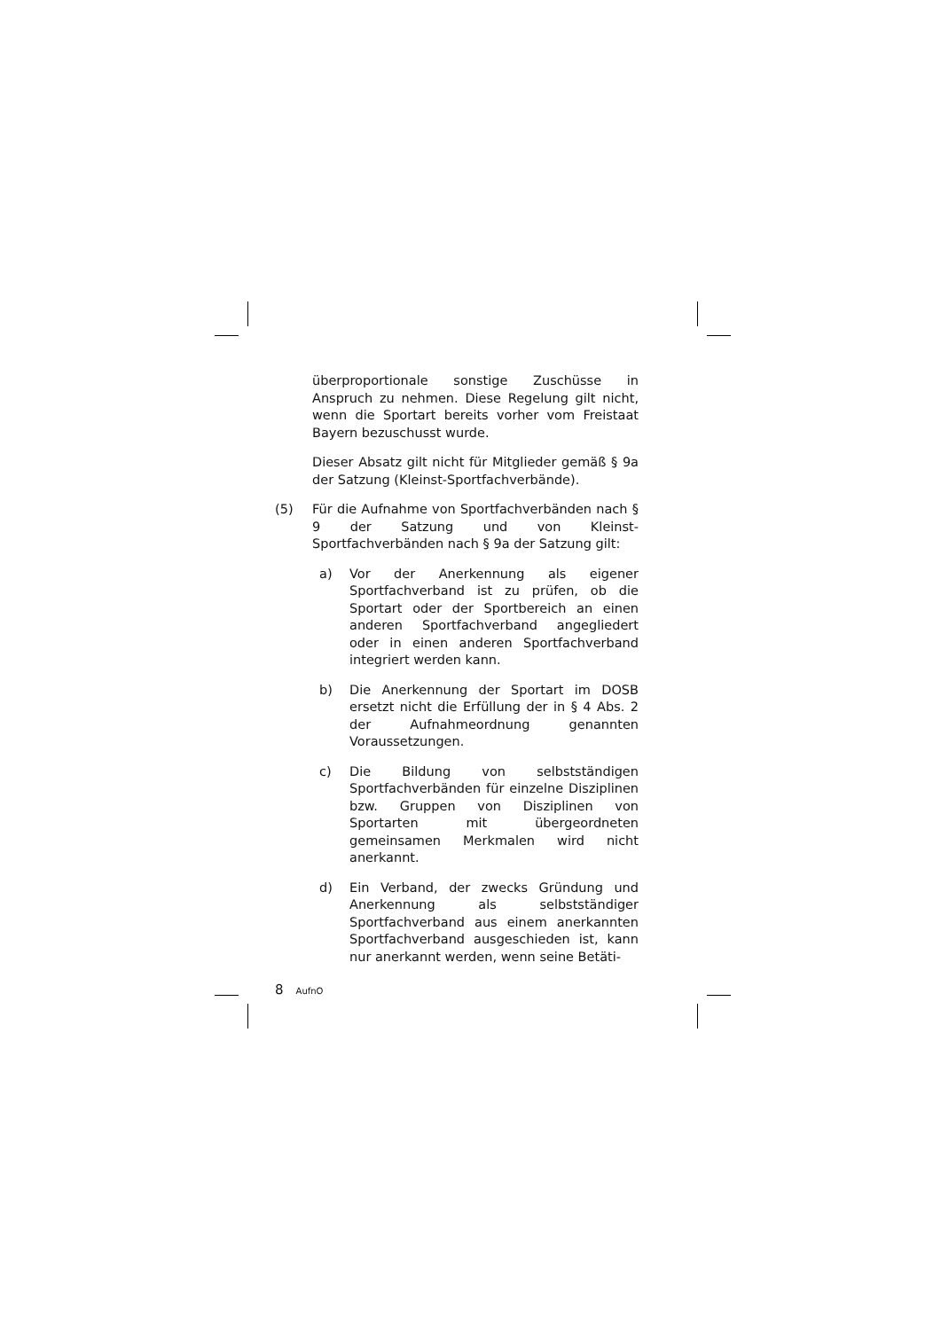überproportionale sonstige Zuschüsse in Anspruch zu nehmen. Diese Regelung gilt nicht, wenn die Sportart bereits vorher vom Freistaat Bayern bezuschusst wurde.
Dieser Absatz gilt nicht für Mitglieder gemäß § 9a der Satzung (Kleinst-Sportfachverbände).
(5) Für die Aufnahme von Sportfachverbänden nach § 9 der Satzung und von Kleinst-Sportfachverbänden nach § 9a der Satzung gilt:
a) Vor der Anerkennung als eigener Sportfachverband ist zu prüfen, ob die Sportart oder der Sportbereich an einen anderen Sportfachverband angegliedert oder in einen anderen Sportfachverband integriert werden kann.
b) Die Anerkennung der Sportart im DOSB ersetzt nicht die Erfüllung der in § 4 Abs. 2 der Aufnahmeordnung genannten Voraussetzungen.
c) Die Bildung von selbstständigen Sportfachverbänden für einzelne Disziplinen bzw. Gruppen von Disziplinen von Sportarten mit übergeordneten gemeinsamen Merkmalen wird nicht anerkannt.
d) Ein Verband, der zwecks Gründung und Anerkennung als selbstständiger Sportfachverband aus einem anerkannten Sportfachverband ausgeschieden ist, kann nur anerkannt werden, wenn seine Betäti-
8 AufnO